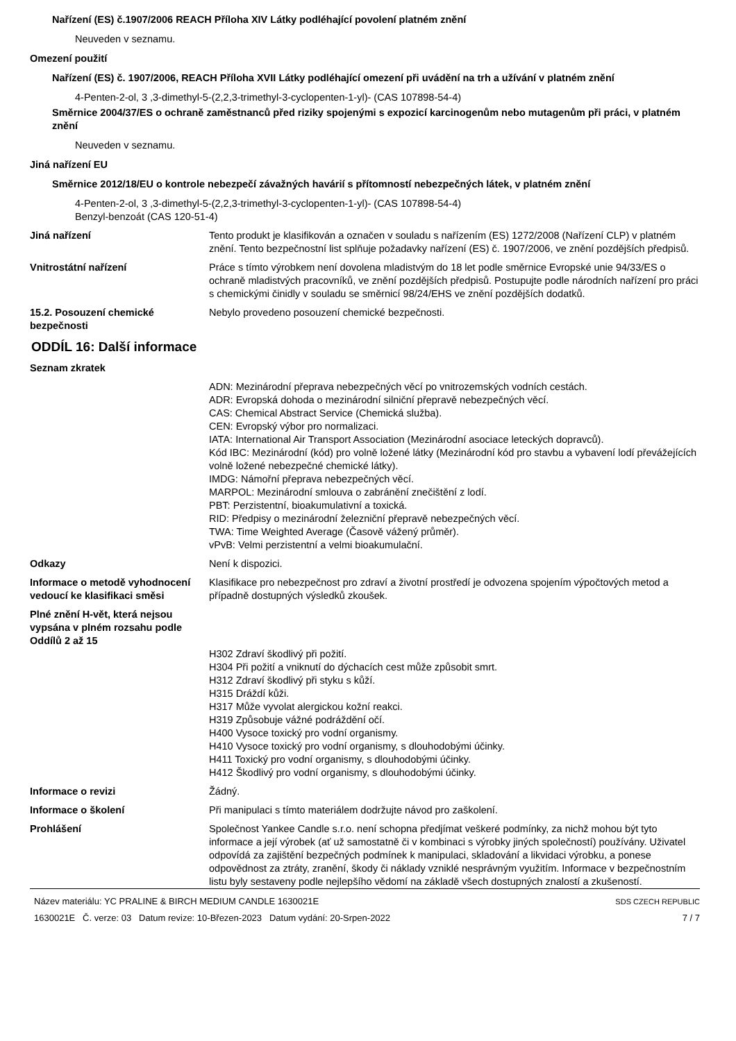Nařízení (ES) č.1907/2006 REACH Příloha XIV Látky podléhající povolení platném znění
Neuveden v seznamu.
Omezení použití
Nařízení (ES) č. 1907/2006, REACH Příloha XVII Látky podléhající omezení při uvádění na trh a užívání v platném znění
4-Penten-2-ol, 3 ,3-dimethyl-5-(2,2,3-trimethyl-3-cyclopenten-1-yl)- (CAS 107898-54-4)
Směrnice 2004/37/ES o ochraně zaměstnanců před riziky spojenými s expozicí karcinogenům nebo mutagenům při práci, v platném znění
Neuveden v seznamu.
Jiná nařízení EU
Směrnice 2012/18/EU o kontrole nebezpečí závažných havárií s přítomností nebezpečných látek, v platném znění
4-Penten-2-ol, 3 ,3-dimethyl-5-(2,2,3-trimethyl-3-cyclopenten-1-yl)- (CAS 107898-54-4)
Benzyl-benzoát (CAS 120-51-4)
Jiná nařízení Tento produkt je klasifikován a označen v souladu s nařízením (ES) 1272/2008 (Nařízení CLP) v platném znění. Tento bezpečnostní list splňuje požadavky nařízení (ES) č. 1907/2006, ve znění pozdějších předpisů.
Vnitrostátní nařízení Práce s tímto výrobkem není dovolena mladistvým do 18 let podle směrnice Evropské unie 94/33/ES o ochraně mladistvých pracovníků, ve znění pozdějších předpisů. Postupujte podle národních nařízení pro práci s chemickými činidly v souladu se směrnicí 98/24/EHS ve znění pozdějších dodatků.
15.2. Posouzení chemické bezpečnosti
Nebylo provedeno posouzení chemické bezpečnosti.
ODDÍL 16: Další informace
Seznam zkratek
ADN: Mezinárodní přeprava nebezpečných věcí po vnitrozemských vodních cestách.
ADR: Evropská dohoda o mezinárodní silniční přepravě nebezpečných věcí.
CAS: Chemical Abstract Service (Chemická služba).
CEN: Evropský výbor pro normalizaci.
IATA: International Air Transport Association (Mezinárodní asociace leteckých dopravců).
Kód IBC: Mezinárodní (kód) pro volně ložené látky (Mezinárodní kód pro stavbu a vybavení lodí převážejících volně ložené nebezpečné chemické látky).
IMDG: Námořní přeprava nebezpečných věcí.
MARPOL: Mezinárodní smlouva o zabránění znečištění z lodí.
PBT: Perzistentní, bioakumulativní a toxická.
RID: Předpisy o mezinárodní železniční přepravě nebezpečných věcí.
TWA: Time Weighted Average (Časově vážený průměr).
vPvB: Velmi perzistentní a velmi bioakumulační.
Odkazy Není k dispozici.
Informace o metodě vyhodnocení vedoucí ke klasifikaci směsi
Klasifikace pro nebezpečnost pro zdraví a životní prostředí je odvozena spojením výpočtových metod a případně dostupných výsledků zkoušek.
Plné znění H-vět, která nejsou vypsána v plném rozsahu podle Oddílů 2 až 15
H302 Zdraví škodlivý při požití.
H304 Při požití a vniknutí do dýchacích cest může způsobit smrt.
H312 Zdraví škodlivý při styku s kůží.
H315 Dráždí kůži.
H317 Může vyvolat alergickou kožní reakci.
H319 Způsobuje vážné podráždění očí.
H400 Vysoce toxický pro vodní organismy.
H410 Vysoce toxický pro vodní organismy, s dlouhodobými účinky.
H411 Toxický pro vodní organismy, s dlouhodobými účinky.
H412 Škodlivý pro vodní organismy, s dlouhodobými účinky.
Informace o revizi Žádný.
Informace o školení Při manipulaci s tímto materiálem dodržujte návod pro zaškolení.
Prohlášení Společnost Yankee Candle s.r.o. není schopna předjímat veškeré podmínky, za nichž mohou být tyto informace a její výrobek (ať už samostatně či v kombinaci s výrobky jiných společností) používány. Uživatel odpovídá za zajištění bezpečných podmínek k manipulaci, skladování a likvidaci výrobku, a ponese odpovědnost za ztráty, zranění, škody či náklady vzniklé nesprávným využitím. Informace v bezpečnostním listu byly sestaveny podle nejlepšího vědomí na základě všech dostupných znalostí a zkušeností.
Název materiálu: YC PRALINE & BIRCH MEDIUM CANDLE 1630021E SDS CZECH REPUBLIC
1630021E Č. verze: 03 Datum revize: 10-Březen-2023 Datum vydání: 20-Srpen-2022 7 / 7